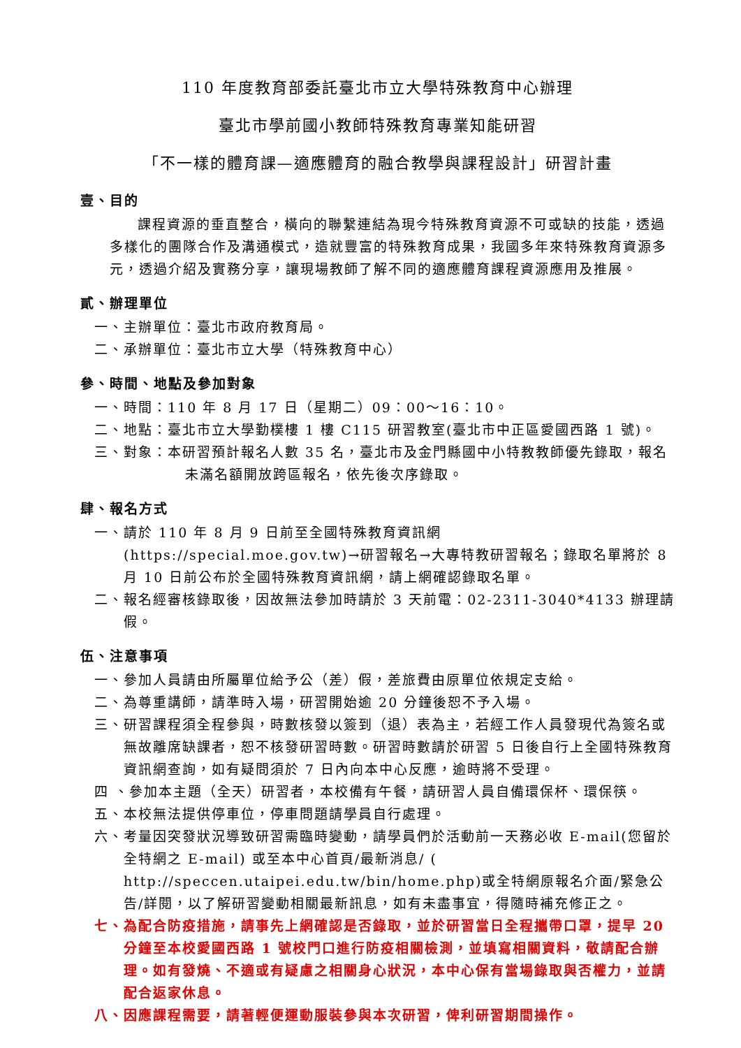110 年度教育部委託臺北市立大學特殊教育中心辦理
臺北市學前國小教師特殊教育專業知能研習
「不一樣的體育課—適應體育的融合教學與課程設計」研習計畫
壹、目的
課程資源的垂直整合，橫向的聯繫連結為現今特殊教育資源不可或缺的技能，透過多樣化的團隊合作及溝通模式，造就豐富的特殊教育成果，我國多年來特殊教育資源多元，透過介紹及實務分享，讓現場教師了解不同的適應體育課程資源應用及推展。
貳、辦理單位
一、主辦單位：臺北市政府教育局。
二、承辦單位：臺北市立大學（特殊教育中心）
參、時間、地點及參加對象
一、時間：110 年 8 月 17 日（星期二）09：00～16：10。
二、地點：臺北市立大學勤樸樓 1 樓 C115 研習教室(臺北市中正區愛國西路 1 號)。
三、對象：本研習預計報名人數 35 名，臺北市及金門縣國中小特教教師優先錄取，報名未滿名額開放跨區報名，依先後次序錄取。
肆、報名方式
一、請於 110 年 8 月 9 日前至全國特殊教育資訊網 (https://special.moe.gov.tw)→研習報名→大專特教研習報名；錄取名單將於 8 月 10 日前公布於全國特殊教育資訊網，請上網確認錄取名單。
二、報名經審核錄取後，因故無法參加時請於 3 天前電：02-2311-3040*4133 辦理請假。
伍、注意事項
一、參加人員請由所屬單位給予公（差）假，差旅費由原單位依規定支給。
二、為尊重講師，請準時入場，研習開始逾 20 分鐘後恕不予入場。
三、研習課程須全程參與，時數核發以簽到（退）表為主，若經工作人員發現代為簽名或無故離席缺課者，恕不核發研習時數。研習時數請於研習 5 日後自行上全國特殊教育資訊網查詢，如有疑問須於 7 日內向本中心反應，逾時將不受理。
四 、參加本主題（全天）研習者，本校備有午餐，請研習人員自備環保杯、環保筷。
五、本校無法提供停車位，停車問題請學員自行處理。
六、考量因突發狀況導致研習需臨時變動，請學員們於活動前一天務必收 E-mail(您留於全特網之 E-mail) 或至本中心首頁/最新消息/ ( http://speccen.utaipei.edu.tw/bin/home.php)或全特網原報名介面/緊急公告/詳閱，以了解研習變動相關最新訊息，如有未盡事宜，得隨時補充修正之。
七、為配合防疫措施，請事先上網確認是否錄取，並於研習當日全程攜帶口罩，提早 20 分鐘至本校愛國西路 1 號校門口進行防疫相關檢測，並填寫相關資料，敬請配合辦理。如有發燒、不適或有疑慮之相關身心狀況，本中心保有當場錄取與否權力，並請配合返家休息。
八、因應課程需要，請著輕便運動服裝參與本次研習，俾利研習期間操作。